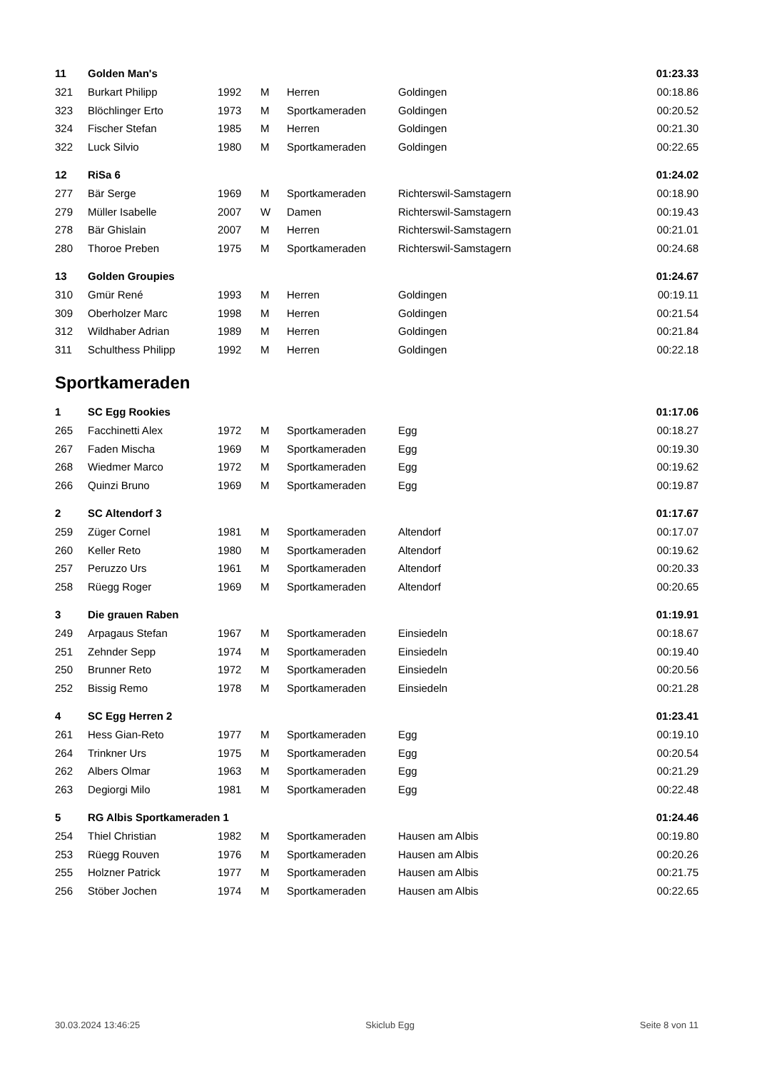| 11 | Golden Man's | | | | | 01:23.33 |
| 321 | Burkart Philipp | 1992 | M | Herren | Goldingen | 00:18.86 |
| 323 | Blöchlinger Erto | 1973 | M | Sportkameraden | Goldingen | 00:20.52 |
| 324 | Fischer Stefan | 1985 | M | Herren | Goldingen | 00:21.30 |
| 322 | Luck Silvio | 1980 | M | Sportkameraden | Goldingen | 00:22.65 |
| 12 | RiSa 6 | | | | | 01:24.02 |
| 277 | Bär Serge | 1969 | M | Sportkameraden | Richterswil-Samstagern | 00:18.90 |
| 279 | Müller Isabelle | 2007 | W | Damen | Richterswil-Samstagern | 00:19.43 |
| 278 | Bär Ghislain | 2007 | M | Herren | Richterswil-Samstagern | 00:21.01 |
| 280 | Thoroe Preben | 1975 | M | Sportkameraden | Richterswil-Samstagern | 00:24.68 |
| 13 | Golden Groupies | | | | | 01:24.67 |
| 310 | Gmür René | 1993 | M | Herren | Goldingen | 00:19.11 |
| 309 | Oberholzer Marc | 1998 | M | Herren | Goldingen | 00:21.54 |
| 312 | Wildhaber Adrian | 1989 | M | Herren | Goldingen | 00:21.84 |
| 311 | Schulthess Philipp | 1992 | M | Herren | Goldingen | 00:22.18 |
Sportkameraden
| 1 | SC Egg Rookies | | | | | 01:17.06 |
| 265 | Facchinetti Alex | 1972 | M | Sportkameraden | Egg | 00:18.27 |
| 267 | Faden Mischa | 1969 | M | Sportkameraden | Egg | 00:19.30 |
| 268 | Wiedmer Marco | 1972 | M | Sportkameraden | Egg | 00:19.62 |
| 266 | Quinzi Bruno | 1969 | M | Sportkameraden | Egg | 00:19.87 |
| 2 | SC Altendorf 3 | | | | | 01:17.67 |
| 259 | Züger Cornel | 1981 | M | Sportkameraden | Altendorf | 00:17.07 |
| 260 | Keller Reto | 1980 | M | Sportkameraden | Altendorf | 00:19.62 |
| 257 | Peruzzo Urs | 1961 | M | Sportkameraden | Altendorf | 00:20.33 |
| 258 | Rüegg Roger | 1969 | M | Sportkameraden | Altendorf | 00:20.65 |
| 3 | Die grauen Raben | | | | | 01:19.91 |
| 249 | Arpagaus Stefan | 1967 | M | Sportkameraden | Einsiedeln | 00:18.67 |
| 251 | Zehnder Sepp | 1974 | M | Sportkameraden | Einsiedeln | 00:19.40 |
| 250 | Brunner Reto | 1972 | M | Sportkameraden | Einsiedeln | 00:20.56 |
| 252 | Bissig Remo | 1978 | M | Sportkameraden | Einsiedeln | 00:21.28 |
| 4 | SC Egg Herren 2 | | | | | 01:23.41 |
| 261 | Hess Gian-Reto | 1977 | M | Sportkameraden | Egg | 00:19.10 |
| 264 | Trinkner Urs | 1975 | M | Sportkameraden | Egg | 00:20.54 |
| 262 | Albers Olmar | 1963 | M | Sportkameraden | Egg | 00:21.29 |
| 263 | Degiorgi Milo | 1981 | M | Sportkameraden | Egg | 00:22.48 |
| 5 | RG Albis Sportkameraden 1 | | | | | 01:24.46 |
| 254 | Thiel Christian | 1982 | M | Sportkameraden | Hausen am Albis | 00:19.80 |
| 253 | Rüegg Rouven | 1976 | M | Sportkameraden | Hausen am Albis | 00:20.26 |
| 255 | Holzner Patrick | 1977 | M | Sportkameraden | Hausen am Albis | 00:21.75 |
| 256 | Stöber Jochen | 1974 | M | Sportkameraden | Hausen am Albis | 00:22.65 |
30.03.2024 13:46:25 Skiclub Egg Seite 8 von 11